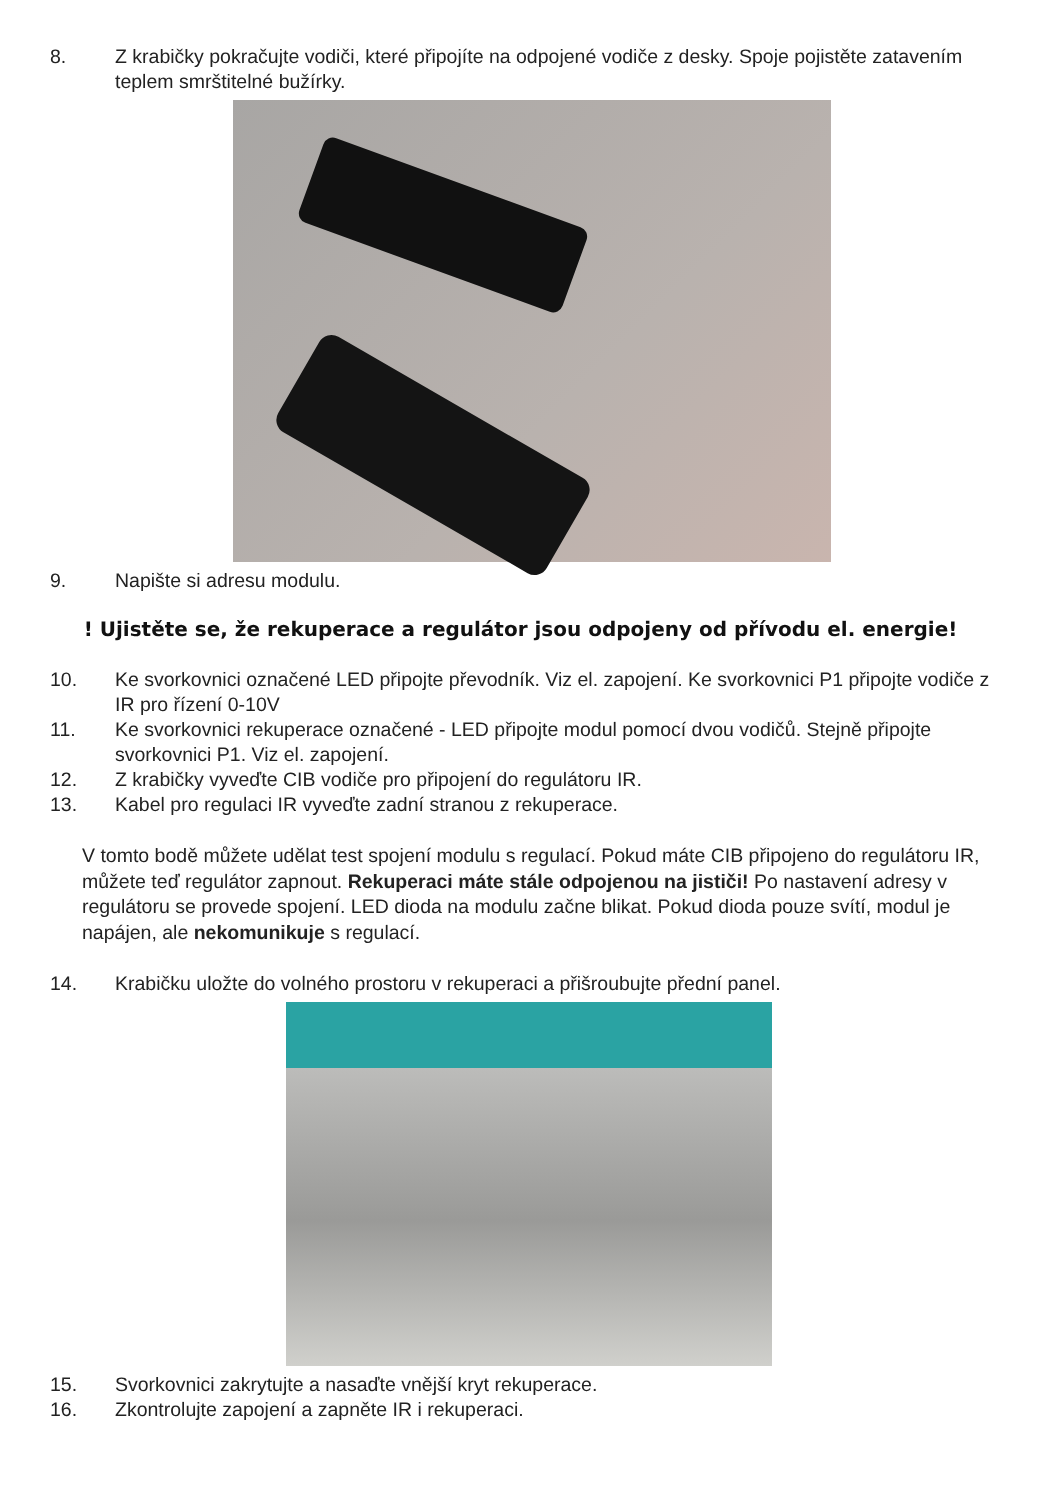8. Z krabičky pokračujte vodiči, které připojíte na odpojené vodiče z desky. Spoje pojistěte zatavením teplem smrštitelné bužírky.
9. Napište si adresu modulu.
! Ujistěte se, že rekuperace a regulátor jsou odpojeny od přívodu el. energie!
10. Ke svorkovnici označené LED připojte převodník. Viz el. zapojení. Ke svorkovnici P1 připojte vodiče z IR pro řízení 0-10V
11. Ke svorkovnici rekuperace označené - LED připojte modul pomocí dvou vodičů. Stejně připojte svorkovnici P1. Viz el. zapojení.
12. Z krabičky vyveďte CIB vodiče pro připojení do regulátoru IR.
13. Kabel pro regulaci IR vyveďte zadní stranou z rekuperace.
V tomto bodě můžete udělat test spojení modulu s regulací. Pokud máte CIB připojeno do regulátoru IR, můžete teď regulátor zapnout. Rekuperaci máte stále odpojenou na jističi! Po nastavení adresy v regulátoru se provede spojení. LED dioda na modulu začne blikat. Pokud dioda pouze svítí, modul je napájen, ale nekomunikuje s regulací.
14. Krabičku uložte do volného prostoru v rekuperaci a přišroubujte přední panel.
15. Svorkovnici zakrytujte a nasaďte vnější kryt rekuperace.
16. Zkontrolujte zapojení a zapněte IR i rekuperaci.